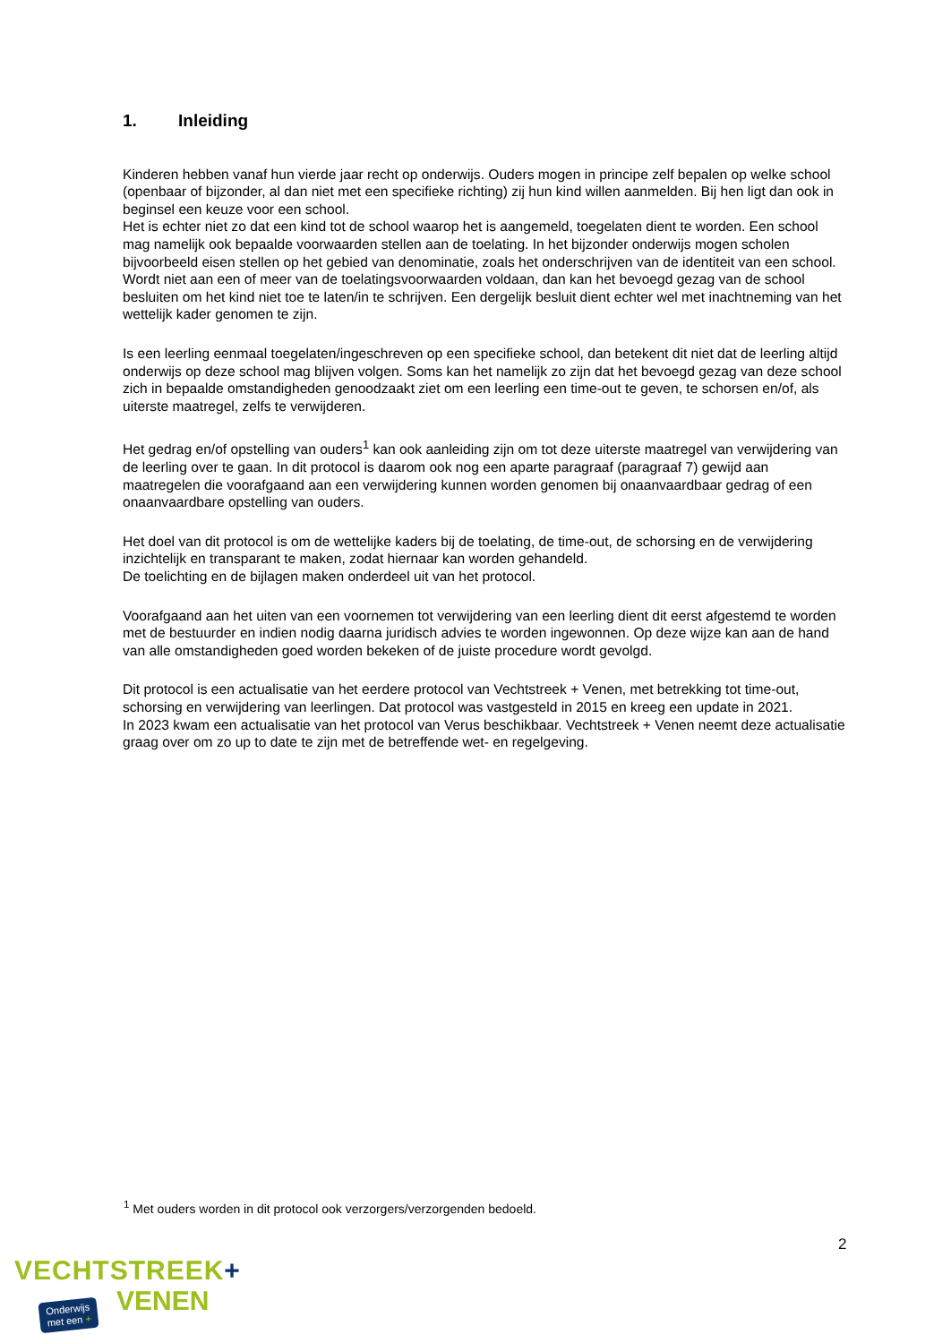1. Inleiding
Kinderen hebben vanaf hun vierde jaar recht op onderwijs. Ouders mogen in principe zelf bepalen op welke school (openbaar of bijzonder, al dan niet met een specifieke richting) zij hun kind willen aanmelden. Bij hen ligt dan ook in beginsel een keuze voor een school.
Het is echter niet zo dat een kind tot de school waarop het is aangemeld, toegelaten dient te worden. Een school mag namelijk ook bepaalde voorwaarden stellen aan de toelating. In het bijzonder onderwijs mogen scholen bijvoorbeeld eisen stellen op het gebied van denominatie, zoals het onderschrijven van de identiteit van een school. Wordt niet aan een of meer van de toelatingsvoorwaarden voldaan, dan kan het bevoegd gezag van de school besluiten om het kind niet toe te laten/in te schrijven. Een dergelijk besluit dient echter wel met inachtneming van het wettelijk kader genomen te zijn.
Is een leerling eenmaal toegelaten/ingeschreven op een specifieke school, dan betekent dit niet dat de leerling altijd onderwijs op deze school mag blijven volgen. Soms kan het namelijk zo zijn dat het bevoegd gezag van deze school zich in bepaalde omstandigheden genoodzaakt ziet om een leerling een time-out te geven, te schorsen en/of, als uiterste maatregel, zelfs te verwijderen.
Het gedrag en/of opstelling van ouders<sup>1</sup> kan ook aanleiding zijn om tot deze uiterste maatregel van verwijdering van de leerling over te gaan. In dit protocol is daarom ook nog een aparte paragraaf (paragraaf 7) gewijd aan maatregelen die voorafgaand aan een verwijdering kunnen worden genomen bij onaanvaardbaar gedrag of een onaanvaardbare opstelling van ouders.
Het doel van dit protocol is om de wettelijke kaders bij de toelating, de time-out, de schorsing en de verwijdering inzichtelijk en transparant te maken, zodat hiernaar kan worden gehandeld.
De toelichting en de bijlagen maken onderdeel uit van het protocol.
Voorafgaand aan het uiten van een voornemen tot verwijdering van een leerling dient dit eerst afgestemd te worden met de bestuurder en indien nodig daarna juridisch advies te worden ingewonnen. Op deze wijze kan aan de hand van alle omstandigheden goed worden bekeken of de juiste procedure wordt gevolgd.
Dit protocol is een actualisatie van het eerdere protocol van Vechtstreek + Venen, met betrekking tot time-out, schorsing en verwijdering van leerlingen. Dat protocol was vastgesteld in 2015 en kreeg een update in 2021.
In 2023 kwam een actualisatie van het protocol van Verus beschikbaar. Vechtstreek + Venen neemt deze actualisatie graag over om zo up to date te zijn met de betreffende wet- en regelgeving.
<sup>1</sup> Met ouders worden in dit protocol ook verzorgers/verzorgenden bedoeld.
2
VECHTSTREEK+
VENEN
Onderwijs
met een +